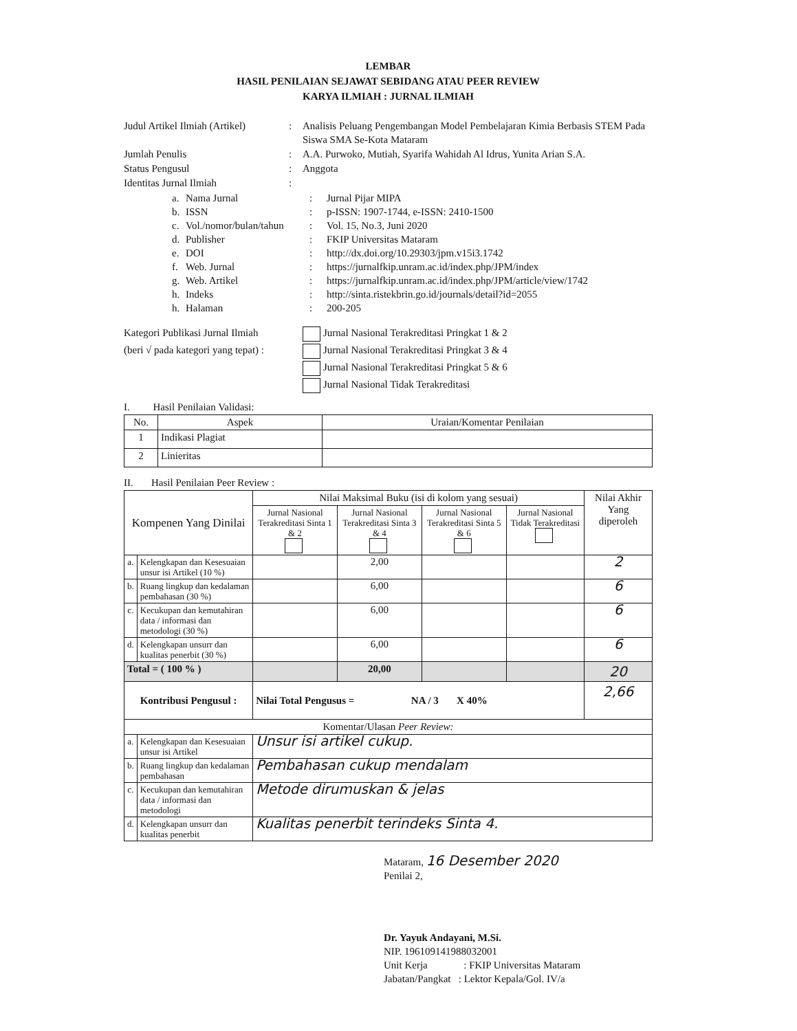LEMBAR
HASIL PENILAIAN SEJAWAT SEBIDANG ATAU PEER REVIEW
KARYA ILMIAH : JURNAL ILMIAH
Judul Artikel Ilmiah (Artikel)
:
Analisis Peluang Pengembangan Model Pembelajaran Kimia Berbasis STEM Pada Siswa SMA Se-Kota Mataram
Jumlah Penulis
:
A.A. Purwoko, Mutiah, Syarifa Wahidah Al Idrus, Yunita Arian S.A.
Status Pengusul
:
Anggota
Identitas Jurnal Ilmiah
:
a.
Nama Jurnal
:
Jurnal Pijar MIPA
b.
ISSN
:
p-ISSN: 1907-1744, e-ISSN: 2410-1500
c.
Vol./nomor/bulan/tahun
:
Vol. 15, No.3, Juni 2020
d.
Publisher
:
FKIP Universitas Mataram
e.
DOI
:
http://dx.doi.org/10.29303/jpm.v15i3.1742
f.
Web. Jurnal
:
https://jurnalfkip.unram.ac.id/index.php/JPM/index
g.
Web. Artikel
:
https://jurnalfkip.unram.ac.id/index.php/JPM/article/view/1742
h.
Indeks
:
http://sinta.ristekbrin.go.id/journals/detail?id=2055
h.
Halaman
:
200-205
Kategori Publikasi Jurnal Ilmiah
(beri √ pada kategori yang tepat) :
Jurnal Nasional Terakreditasi Pringkat 1 & 2
Jurnal Nasional Terakreditasi Pringkat 3 & 4
Jurnal Nasional Terakreditasi Pringkat 5 & 6
Jurnal Nasional Tidak Terakreditasi
I. Hasil Penilaian Validasi:
| No. | Aspek | Uraian/Komentar Penilaian |
| --- | --- | --- |
| 1 | Indikasi Plagiat | |
| 2 | Linieritas | |
II. Hasil Penilaian Peer Review :
| Kompenen Yang Dinilai | | Nilai Maksimal Buku (isi di kolom yang sesuai) | | | | Nilai Akhir Yang diperoleh |
| | | Jurnal Nasional Terakreditasi Sinta 1 & 2 | Jurnal Nasional Terakreditasi Sinta 3 & 4 | Jurnal Nasional Terakreditasi Sinta 5 & 6 | Jurnal Nasional Tidak Terakreditasi | |
| a. | Kelengkapan dan Kesesuaian unsur isi Artikel (10 %) | | 2,00 | | | 2 |
| b. | Ruang lingkup dan kedalaman pembahasan (30 %) | | 6,00 | | | 6 |
| c. | Kecukupan dan kemutahiran data / informasi dan metodologi (30 %) | | 6,00 | | | 6 |
| d. | Kelengkapan unsurr dan kualitas penerbit (30 %) | | 6,00 | | | 6 |
| Total = ( 100 % ) | | | 20,00 | | | 20 |
| Kontribusi Pengusul : | | Nilai Total Pengusus = NA / 3 X 40% | | | | 2,66 |
| Komentar/Ulasan Peer Review: | | | | | | |
| a. | Kelengkapan dan Kesesuaian unsur isi Artikel | Unsur isi artikel cukup. | | | | |
| b. | Ruang lingkup dan kedalaman pembahasan | Pembahasan cukup mendalam | | | | |
| c. | Kecukupan dan kemutahiran data / informasi dan metodologi | Metode dirumuskan & jelas | | | | |
| d. | Kelengkapan unsurr dan kualitas penerbit | Kualitas penerbit terindeks Sinta 4. | | | | |
Mataram, 16 Desember 2020
Penilai 2,
Dr. Yayuk Andayani, M.Si.
NIP. 196109141988032001
Unit Kerja : FKIP Universitas Mataram
Jabatan/Pangkat : Lektor Kepala/Gol. IV/a